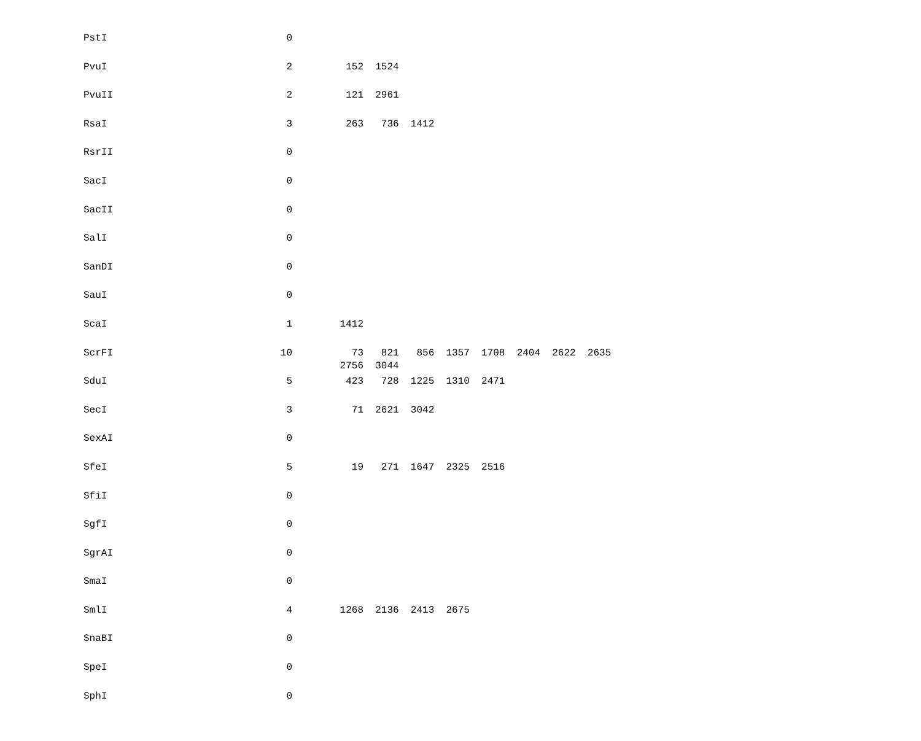| PstI | 0 | |
| PvuI | 2 | 152 1524 |
| PvuII | 2 | 121 2961 |
| RsaI | 3 | 263 736 1412 |
| RsrII | 0 | |
| SacI | 0 | |
| SacII | 0 | |
| SalI | 0 | |
| SanDI | 0 | |
| SauI | 0 | |
| ScaI | 1 | 1412 |
| ScrFI | 10 | 73 821 856 1357 1708 2404 2622 2635 2756 3044 |
| SduI | 5 | 423 728 1225 1310 2471 |
| SecI | 3 | 71 2621 3042 |
| SexAI | 0 | |
| SfeI | 5 | 19 271 1647 2325 2516 |
| SfiI | 0 | |
| SgfI | 0 | |
| SgrAI | 0 | |
| SmaI | 0 | |
| SmlI | 4 | 1268 2136 2413 2675 |
| SnaBI | 0 | |
| SpeI | 0 | |
| SphI | 0 | |